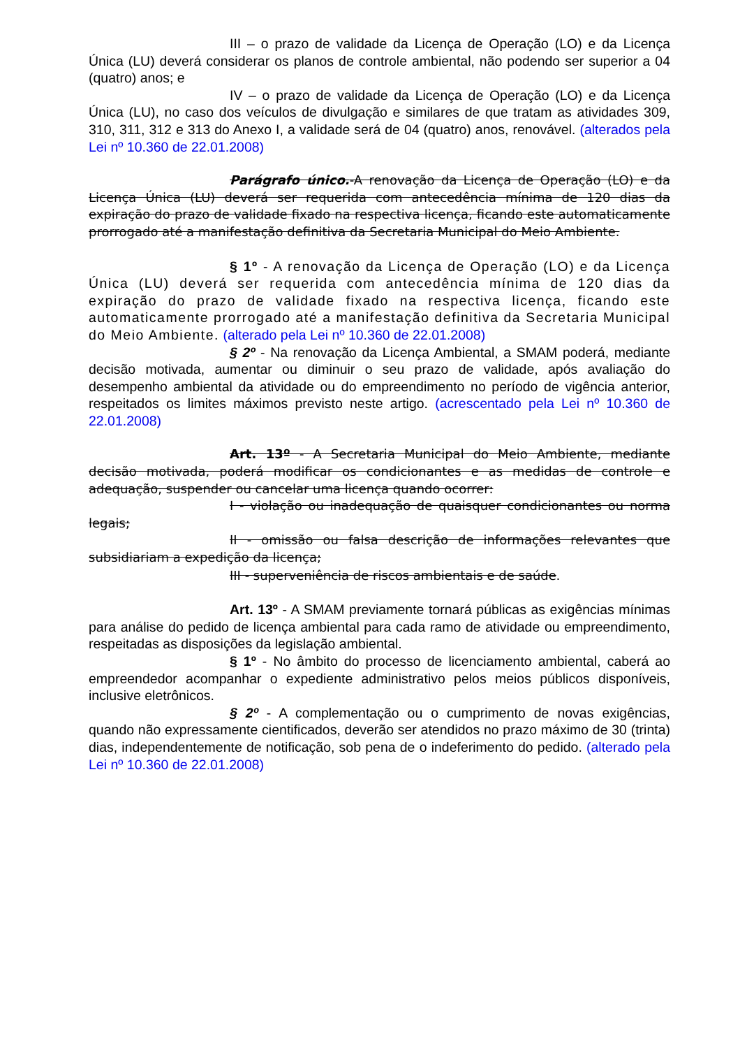III – o prazo de validade da Licença de Operação (LO) e da Licença Única (LU) deverá considerar os planos de controle ambiental, não podendo ser superior a 04 (quatro) anos; e
IV – o prazo de validade da Licença de Operação (LO) e da Licença Única (LU), no caso dos veículos de divulgação e similares de que tratam as atividades 309, 310, 311, 312 e 313 do Anexo I, a validade será de 04 (quatro) anos, renovável. (alterados pela Lei nº 10.360 de 22.01.2008)
Parágrafo único.-A renovação da Licença de Operação (LO) e da Licença Única (LU) deverá ser requerida com antecedência mínima de 120 dias da expiração do prazo de validade fixado na respectiva licença, ficando este automaticamente prorrogado até a manifestação definitiva da Secretaria Municipal do Meio Ambiente.
§ 1º - A renovação da Licença de Operação (LO) e da Licença Única (LU) deverá ser requerida com antecedência mínima de 120 dias da expiração do prazo de validade fixado na respectiva licença, ficando este automaticamente prorrogado até a manifestação definitiva da Secretaria Municipal do Meio Ambiente. (alterado pela Lei nº 10.360 de 22.01.2008)
§ 2º - Na renovação da Licença Ambiental, a SMAM poderá, mediante decisão motivada, aumentar ou diminuir o seu prazo de validade, após avaliação do desempenho ambiental da atividade ou do empreendimento no período de vigência anterior, respeitados os limites máximos previsto neste artigo. (acrescentado pela Lei nº 10.360 de 22.01.2008)
Art. 13º - A Secretaria Municipal do Meio Ambiente, mediante decisão motivada, poderá modificar os condicionantes e as medidas de controle e adequação, suspender ou cancelar uma licença quando ocorrer:
I - violação ou inadequação de quaisquer condicionantes ou norma legais;
II - omissão ou falsa descrição de informações relevantes que subsidiariam a expedição da licença;
III - superveniência de riscos ambientais e de saúde.
Art. 13º - A SMAM previamente tornará públicas as exigências mínimas para análise do pedido de licença ambiental para cada ramo de atividade ou empreendimento, respeitadas as disposições da legislação ambiental.
§ 1º - No âmbito do processo de licenciamento ambiental, caberá ao empreendedor acompanhar o expediente administrativo pelos meios públicos disponíveis, inclusive eletrônicos.
§ 2º - A complementação ou o cumprimento de novas exigências, quando não expressamente cientificados, deverão ser atendidos no prazo máximo de 30 (trinta) dias, independentemente de notificação, sob pena de o indeferimento do pedido. (alterado pela Lei nº 10.360 de 22.01.2008)